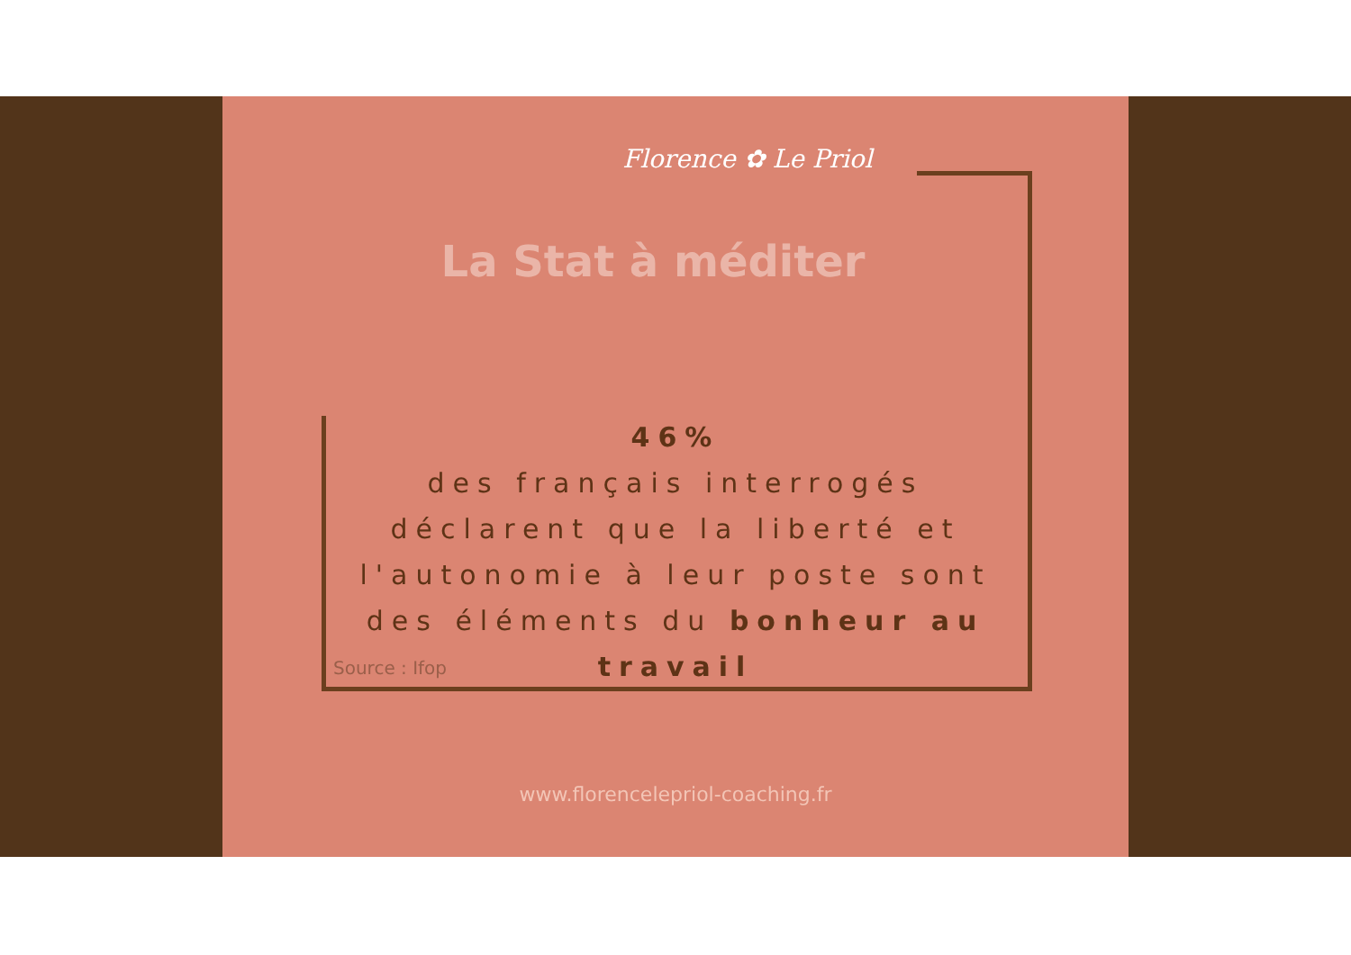Florence ✿ Le Priol
La Stat à méditer
46%
des français interrogés déclarent que la liberté et l'autonomie à leur poste sont des éléments du bonheur au travail
Source : Ifop
www.florencelepriol-coaching.fr